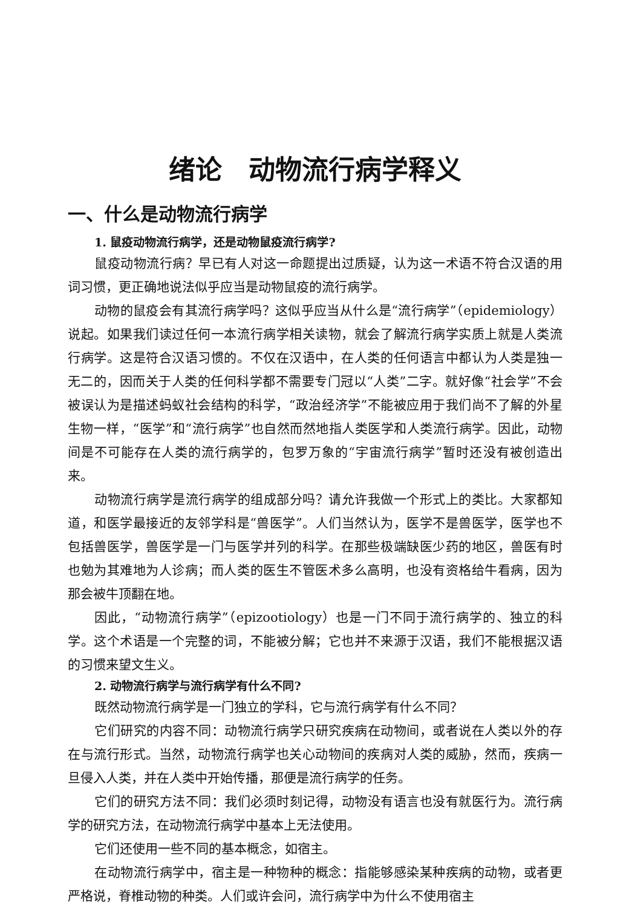绪论　动物流行病学释义
一、什么是动物流行病学
1. 鼠疫动物流行病学，还是动物鼠疫流行病学?
鼠疫动物流行病？早已有人对这一命题提出过质疑，认为这一术语不符合汉语的用词习惯，更正确地说法似乎应当是动物鼠疫的流行病学。
动物的鼠疫会有其流行病学吗？这似乎应当从什么是“流行病学”（epidemiology）说起。如果我们读过任何一本流行病学相关读物，就会了解流行病学实质上就是人类流行病学。这是符合汉语习惯的。不仅在汉语中，在人类的任何语言中都认为人类是独一无二的，因而关于人类的任何科学都不需要专门冠以“人类”二字。就好像“社会学”不会被误认为是描述蚂蚁社会结构的科学，“政治经济学”不能被应用于我们尚不了解的外星生物一样，“医学”和“流行病学”也自然而然地指人类医学和人类流行病学。因此，动物间是不可能存在人类的流行病学的，包罗万象的“宇宙流行病学”暂时还没有被创造出来。
动物流行病学是流行病学的组成部分吗？请允许我做一个形式上的类比。大家都知道，和医学最接近的友邻学科是“兽医学”。人们当然认为，医学不是兽医学，医学也不包括兽医学，兽医学是一门与医学并列的科学。在那些极端缺医少药的地区，兽医有时也勉为其难地为人诊病；而人类的医生不管医术多么高明，也没有资格给牛看病，因为那会被牛顶翻在地。
因此，“动物流行病学”（epizootiology）也是一门不同于流行病学的、独立的科学。这个术语是一个完整的词，不能被分解；它也并不来源于汉语，我们不能根据汉语的习惯来望文生义。
2. 动物流行病学与流行病学有什么不同?
既然动物流行病学是一门独立的学科，它与流行病学有什么不同？
它们研究的内容不同：动物流行病学只研究疾病在动物间，或者说在人类以外的存在与流行形式。当然，动物流行病学也关心动物间的疾病对人类的威胁，然而，疾病一旦侵入人类，并在人类中开始传播，那便是流行病学的任务。
它们的研究方法不同：我们必须时刻记得，动物没有语言也没有就医行为。流行病学的研究方法，在动物流行病学中基本上无法使用。
它们还使用一些不同的基本概念，如宿主。
在动物流行病学中，宿主是一种物种的概念：指能够感染某种疾病的动物，或者更严格说，脊椎动物的种类。人们或许会问，流行病学中为什么不使用宿主